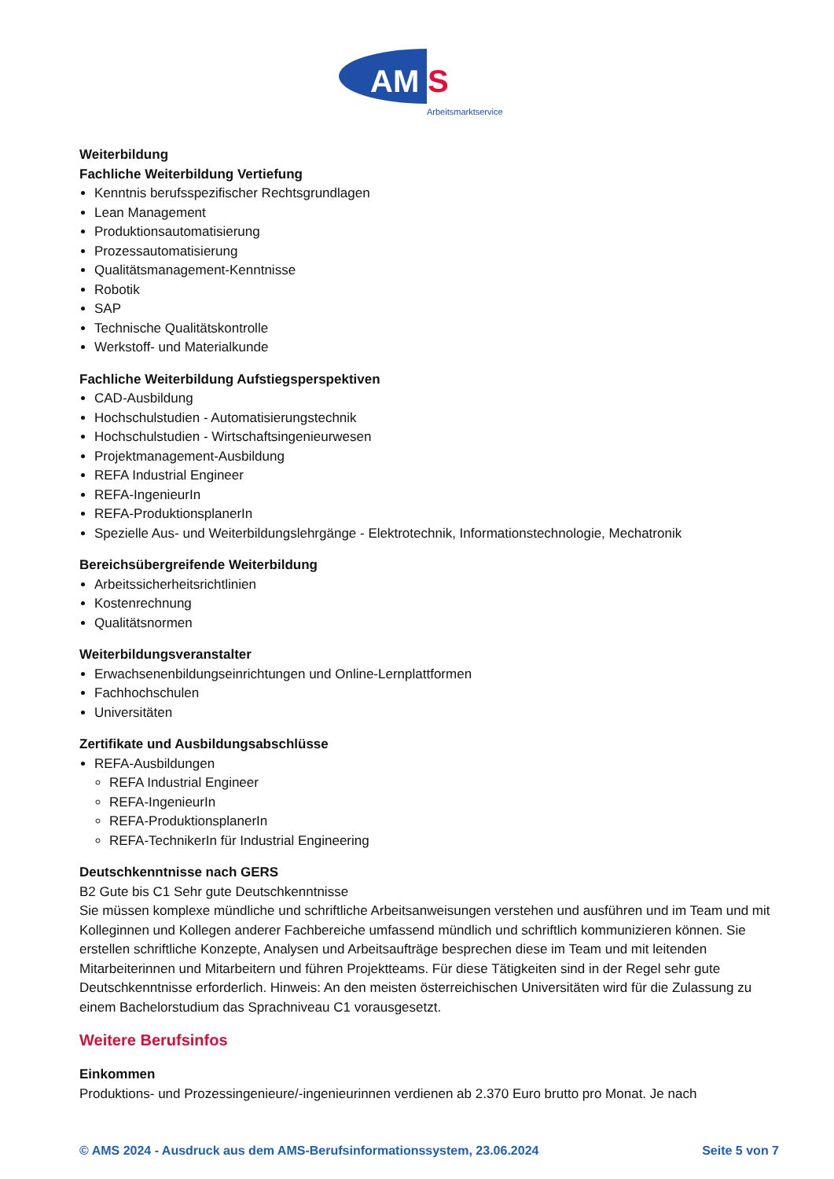AM
S
Arbeitsmarktservice
Weiterbildung
Fachliche Weiterbildung Vertiefung
Kenntnis berufsspezifischer Rechtsgrundlagen
Lean Management
Produktionsautomatisierung
Prozessautomatisierung
Qualitätsmanagement-Kenntnisse
Robotik
SAP
Technische Qualitätskontrolle
Werkstoff- und Materialkunde
Fachliche Weiterbildung Aufstiegsperspektiven
CAD-Ausbildung
Hochschulstudien - Automatisierungstechnik
Hochschulstudien - Wirtschaftsingenieurwesen
Projektmanagement-Ausbildung
REFA Industrial Engineer
REFA-IngenieurIn
REFA-ProduktionsplanerIn
Spezielle Aus- und Weiterbildungslehrgänge - Elektrotechnik, Informationstechnologie, Mechatronik
Bereichsübergreifende Weiterbildung
Arbeitssicherheitsrichtlinien
Kostenrechnung
Qualitätsnormen
Weiterbildungsveranstalter
Erwachsenenbildungseinrichtungen und Online-Lernplattformen
Fachhochschulen
Universitäten
Zertifikate und Ausbildungsabschlüsse
REFA-Ausbildungen
REFA Industrial Engineer
REFA-IngenieurIn
REFA-ProduktionsplanerIn
REFA-TechnikerIn für Industrial Engineering
Deutschkenntnisse nach GERS
B2 Gute bis C1 Sehr gute Deutschkenntnisse
Sie müssen komplexe mündliche und schriftliche Arbeitsanweisungen verstehen und ausführen und im Team und mit Kolleginnen und Kollegen anderer Fachbereiche umfassend mündlich und schriftlich kommunizieren können. Sie erstellen schriftliche Konzepte, Analysen und Arbeitsaufträge besprechen diese im Team und mit leitenden Mitarbeiterinnen und Mitarbeitern und führen Projektteams. Für diese Tätigkeiten sind in der Regel sehr gute Deutschkenntnisse erforderlich. Hinweis: An den meisten österreichischen Universitäten wird für die Zulassung zu einem Bachelorstudium das Sprachniveau C1 vorausgesetzt.
Weitere Berufsinfos
Einkommen
Produktions- und Prozessingenieure/-ingenieurinnen verdienen ab 2.370 Euro brutto pro Monat. Je nach
© AMS 2024 - Ausdruck aus dem AMS-Berufsinformationssystem, 23.06.2024 Seite 5 von 7